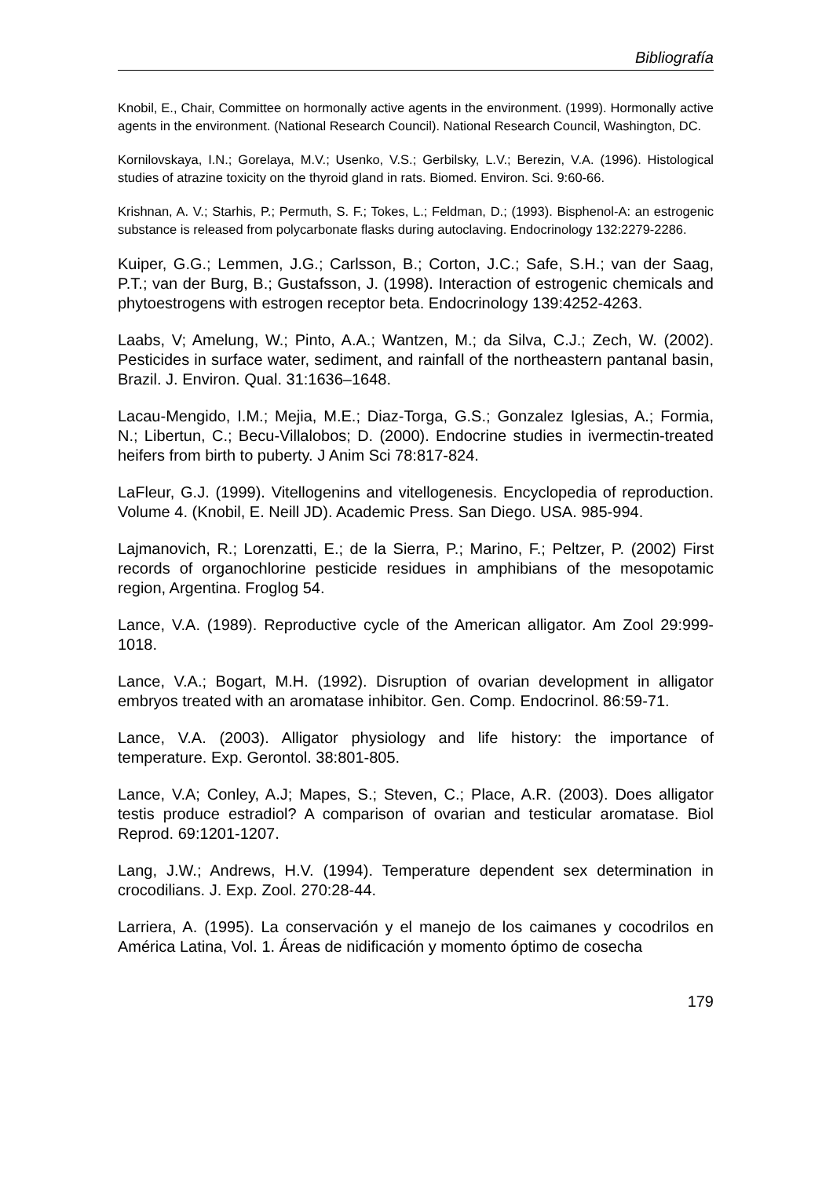Bibliografía
Knobil, E., Chair, Committee on hormonally active agents in the environment. (1999). Hormonally active agents in the environment. (National Research Council). National Research Council, Washington, DC.
Kornilovskaya, I.N.; Gorelaya, M.V.; Usenko, V.S.; Gerbilsky, L.V.; Berezin, V.A. (1996). Histological studies of atrazine toxicity on the thyroid gland in rats. Biomed. Environ. Sci. 9:60-66.
Krishnan, A. V.; Starhis, P.; Permuth, S. F.; Tokes, L.; Feldman, D.; (1993). Bisphenol-A: an estrogenic substance is released from polycarbonate flasks during autoclaving. Endocrinology 132:2279-2286.
Kuiper, G.G.; Lemmen, J.G.; Carlsson, B.; Corton, J.C.; Safe, S.H.; van der Saag, P.T.; van der Burg, B.; Gustafsson, J. (1998). Interaction of estrogenic chemicals and phytoestrogens with estrogen receptor beta. Endocrinology 139:4252-4263.
Laabs, V; Amelung, W.; Pinto, A.A.; Wantzen, M.; da Silva, C.J.; Zech, W. (2002). Pesticides in surface water, sediment, and rainfall of the northeastern pantanal basin, Brazil. J. Environ. Qual. 31:1636–1648.
Lacau-Mengido, I.M.; Mejia, M.E.; Diaz-Torga, G.S.; Gonzalez Iglesias, A.; Formia, N.; Libertun, C.; Becu-Villalobos; D. (2000). Endocrine studies in ivermectin-treated heifers from birth to puberty. J Anim Sci 78:817-824.
LaFleur, G.J. (1999). Vitellogenins and vitellogenesis. Encyclopedia of reproduction. Volume 4. (Knobil, E. Neill JD). Academic Press. San Diego. USA. 985-994.
Lajmanovich, R.; Lorenzatti, E.; de la Sierra, P.; Marino, F.; Peltzer, P. (2002) First records of organochlorine pesticide residues in amphibians of the mesopotamic region, Argentina. Froglog 54.
Lance, V.A. (1989). Reproductive cycle of the American alligator. Am Zool 29:999-1018.
Lance, V.A.; Bogart, M.H. (1992). Disruption of ovarian development in alligator embryos treated with an aromatase inhibitor. Gen. Comp. Endocrinol. 86:59-71.
Lance, V.A. (2003). Alligator physiology and life history: the importance of temperature. Exp. Gerontol. 38:801-805.
Lance, V.A; Conley, A.J; Mapes, S.; Steven, C.; Place, A.R. (2003). Does alligator testis produce estradiol? A comparison of ovarian and testicular aromatase. Biol Reprod. 69:1201-1207.
Lang, J.W.; Andrews, H.V. (1994). Temperature dependent sex determination in crocodilians. J. Exp. Zool. 270:28-44.
Larriera, A. (1995). La conservación y el manejo de los caimanes y cocodrilos en América Latina, Vol. 1. Áreas de nidificación y momento óptimo de cosecha
179